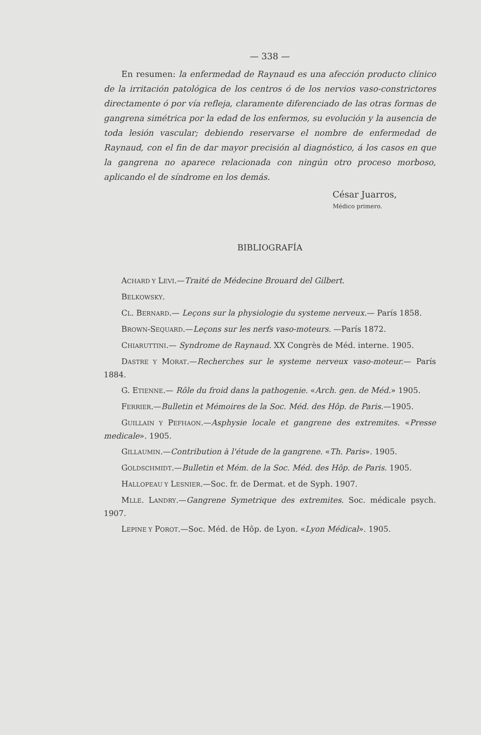— 338 —
En resumen: la enfermedad de Raynaud es una afección producto clínico de la irritación patológica de los centros ó de los nervios vaso-constrictores directamente ó por vía refleja, claramente diferenciado de las otras formas de gangrena simétrica por la edad de los enfermos, su evolución y la ausencia de toda lesión vascular; debiendo reservarse el nombre de enfermedad de Raynaud, con el fin de dar mayor precisión al diagnóstico, á los casos en que la gangrena no aparece relacionada con ningún otro proceso morboso, aplicando el de síndrome en los demás.
César Juarros,
Médico primero.
BIBLIOGRAFÍA
ACHARD Y LEVI.—Traité de Médecine Brouard del Gilbert.
BELKOWSKY.
CL. BERNARD.— Leçons sur la physiologie du systeme nerveux.— París 1858.
BROWN-SEQUARD.—Leçons sur les nerfs vaso-moteurs. —París 1872.
CHIARUTTINI.— Syndrome de Raynaud. XX Congrès de Méd. interne. 1905.
DASTRE Y MORAT.—Recherches sur le systeme nerveux vaso-moteur.— París 1884.
G. ETIENNE.— Rôle du froid dans la pathogenie. «Arch. gen. de Méd.» 1905.
FERRIER.—Bulletin et Mémoires de la Soc. Méd. des Hôp. de Paris.—1905.
GUILLAIN Y PEFHAON.—Asphysie locale et gangrene des extremites. «Presse medicale». 1905.
GILLAUMIN.—Contribution à l'étude de la gangrene. «Th. Paris». 1905.
GOLDSCHMIDT.—Bulletin et Mém. de la Soc. Méd. des Hôp. de Paris. 1905.
HALLOPEAU Y LESNIER.—Soc. fr. de Dermat. et de Syph. 1907.
MLLE. LANDRY.—Gangrene Symetrique des extremites. Soc. médicale psych. 1907.
LEPINE Y POROT.—Soc. Méd. de Hôp. de Lyon. «Lyon Médical». 1905.